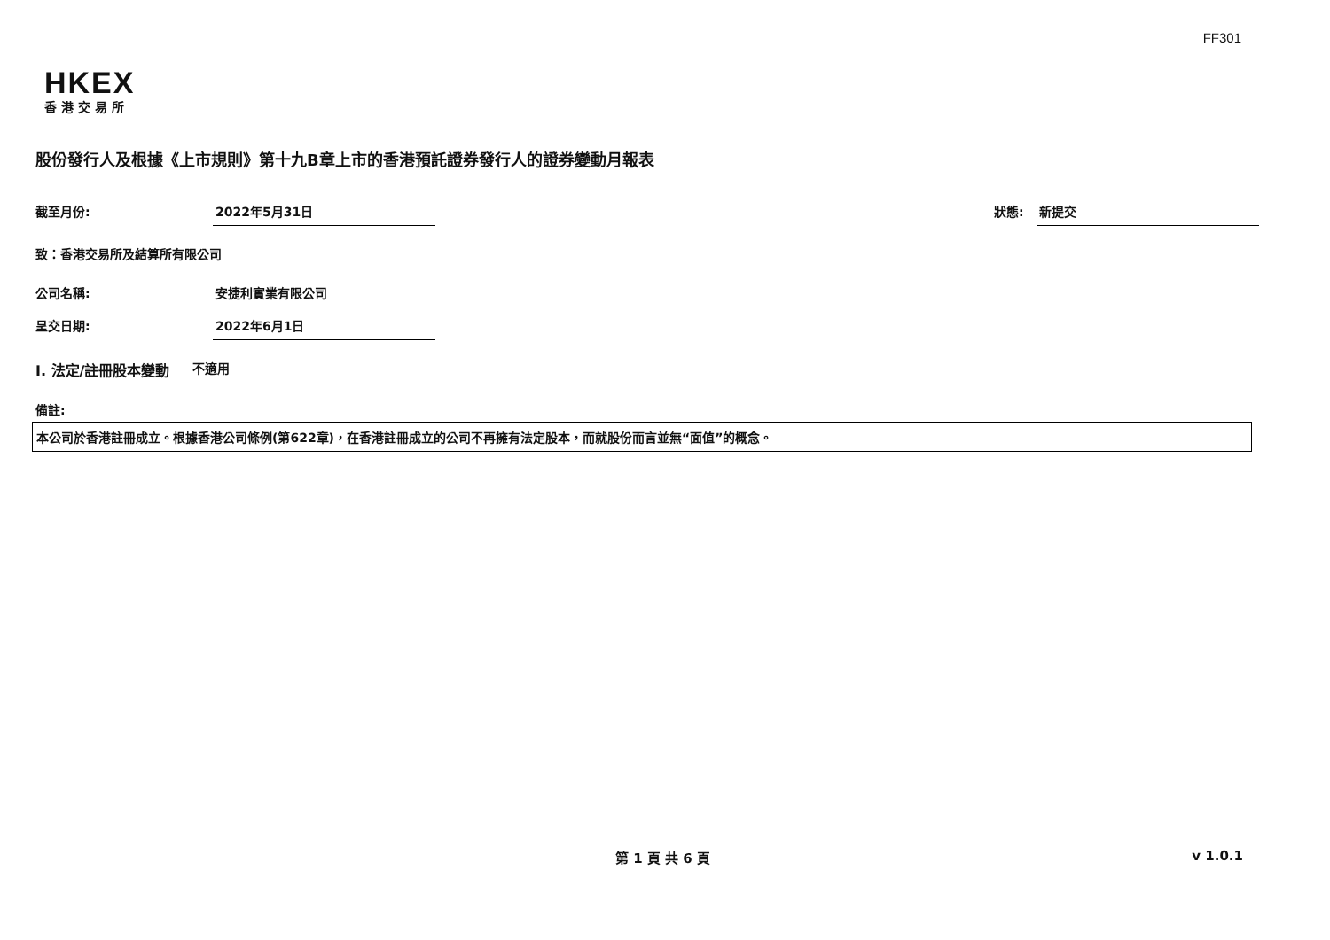FF301
HKEX
香港交易所
股份發行人及根據《上市規則》第十九B章上市的香港預託證券發行人的證券變動月報表
截至月份: 2022年5月31日 狀態: 新提交
致：香港交易所及結算所有限公司
公司名稱: 安捷利實業有限公司
呈交日期: 2022年6月1日
I. 法定/註冊股本變動 不適用
備註:
本公司於香港註冊成立。根據香港公司條例(第622章)，在香港註冊成立的公司不再擁有法定股本，而就股份而言並無“面值”的概念。
第 1 頁 共 6 頁 v 1.0.1